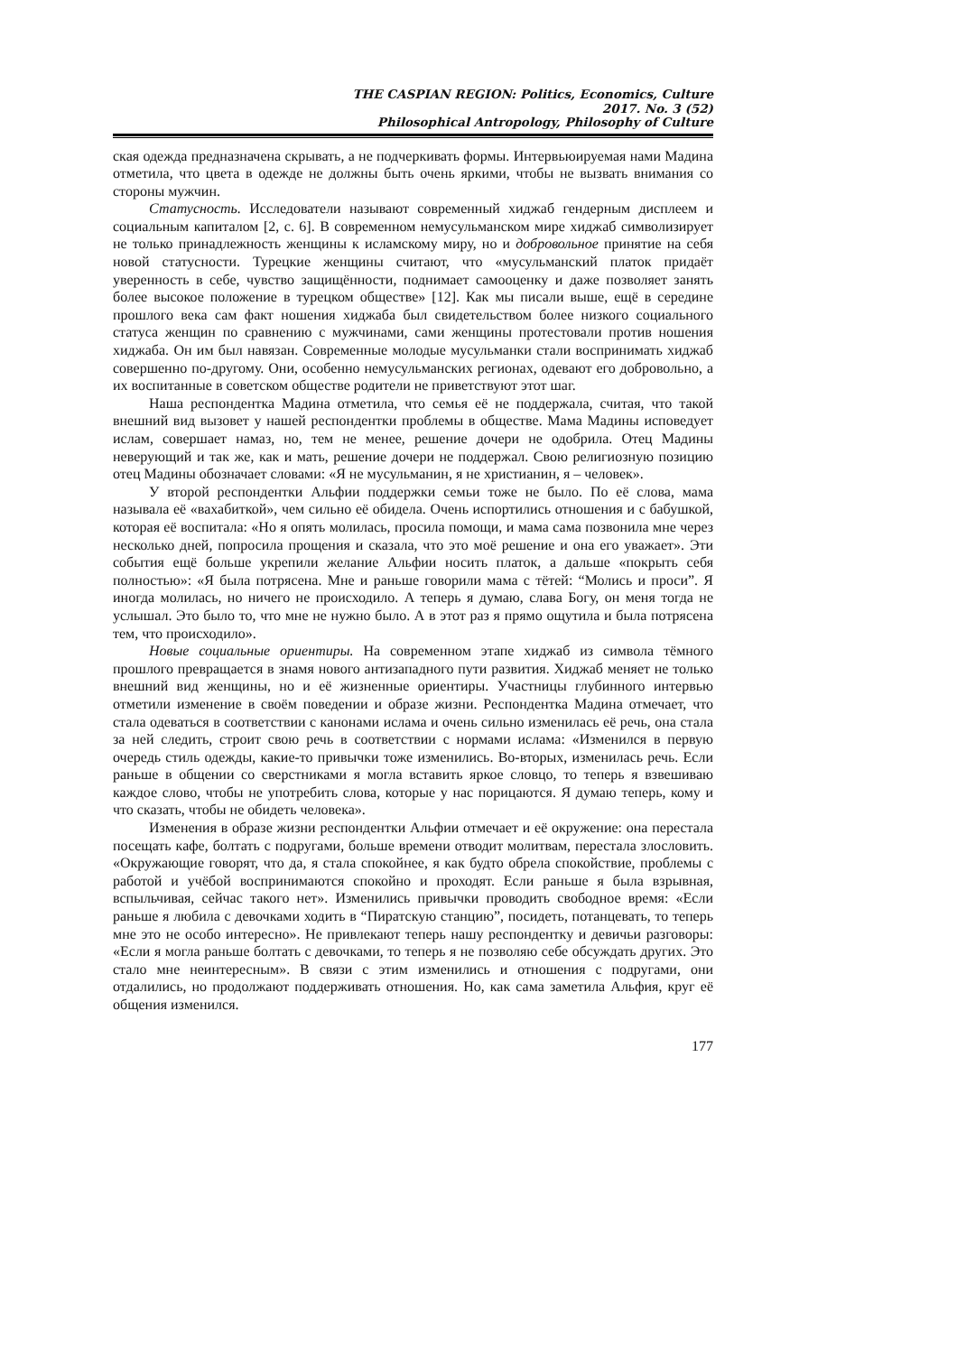THE CASPIAN REGION: Politics, Economics, Culture
2017. No. 3 (52)
Philosophical Antropology, Philosophy of Culture
ская одежда предназначена скрывать, а не подчеркивать формы. Интервьюируемая нами Мадина отметила, что цвета в одежде не должны быть очень яркими, чтобы не вызвать внимания со стороны мужчин.
Статусность. Исследователи называют современный хиджаб гендерным дисплеем и социальным капиталом [2, с. 6]. В современном немусульманском мире хиджаб символизирует не только принадлежность женщины к исламскому миру, но и добровольное принятие на себя новой статусности. Турецкие женщины считают, что «мусульманский платок придаёт уверенность в себе, чувство защищённости, поднимает самооценку и даже позволяет занять более высокое положение в турецком обществе» [12]. Как мы писали выше, ещё в середине прошлого века сам факт ношения хиджаба был свидетельством более низкого социального статуса женщин по сравнению с мужчинами, сами женщины протестовали против ношения хиджаба. Он им был навязан. Современные молодые мусульманки стали воспринимать хиджаб совершенно по-другому. Они, особенно немусульманских регионах, одевают его добровольно, а их воспитанные в советском обществе родители не приветствуют этот шаг.
Наша респондентка Мадина отметила, что семья её не поддержала, считая, что такой внешний вид вызовет у нашей респондентки проблемы в обществе. Мама Мадины исповедует ислам, совершает намаз, но, тем не менее, решение дочери не одобрила. Отец Мадины неверующий и так же, как и мать, решение дочери не поддержал. Свою религиозную позицию отец Мадины обозначает словами: «Я не мусульманин, я не христианин, я – человек».
У второй респондентки Альфии поддержки семьи тоже не было. По её слова, мама называла её «вахабиткой», чем сильно её обидела. Очень испортились отношения и с бабушкой, которая её воспитала: «Но я опять молилась, просила помощи, и мама сама позвонила мне через несколько дней, попросила прощения и сказала, что это моё решение и она его уважает». Эти события ещё больше укрепили желание Альфии носить платок, а дальше «покрыть себя полностью»: «Я была потрясена. Мне и раньше говорили мама с тётей: “Молись и проси”. Я иногда молилась, но ничего не происходило. А теперь я думаю, слава Богу, он меня тогда не услышал. Это было то, что мне не нужно было. А в этот раз я прямо ощутила и была потрясена тем, что происходило».
Новые социальные ориентиры. На современном этапе хиджаб из символа тёмного прошлого превращается в знамя нового антизападного пути развития. Хиджаб меняет не только внешний вид женщины, но и её жизненные ориентиры. Участницы глубинного интервью отметили изменение в своём поведении и образе жизни. Респондентка Мадина отмечает, что стала одеваться в соответствии с канонами ислама и очень сильно изменилась её речь, она стала за ней следить, строит свою речь в соответствии с нормами ислама: «Изменился в первую очередь стиль одежды, какие-то привычки тоже изменились. Во-вторых, изменилась речь. Если раньше в общении со сверстниками я могла вставить яркое словцо, то теперь я взвешиваю каждое слово, чтобы не употребить слова, которые у нас порицаются. Я думаю теперь, кому и что сказать, чтобы не обидеть человека».
Изменения в образе жизни респондентки Альфии отмечает и её окружение: она перестала посещать кафе, болтать с подругами, больше времени отводит молитвам, перестала злословить. «Окружающие говорят, что да, я стала спокойнее, я как будто обрела спокойствие, проблемы с работой и учёбой воспринимаются спокойно и проходят. Если раньше я была взрывная, вспыльчивая, сейчас такого нет». Изменились привычки проводить свободное время: «Если раньше я любила с девочками ходить в “Пиратскую станцию”, посидеть, потанцевать, то теперь мне это не особо интересно». Не привлекают теперь нашу респондентку и девичьи разговоры: «Если я могла раньше болтать с девочками, то теперь я не позволяю себе обсуждать других. Это стало мне неинтересным». В связи с этим изменились и отношения с подругами, они отдалились, но продолжают поддерживать отношения. Но, как сама заметила Альфия, круг её общения изменился.
177